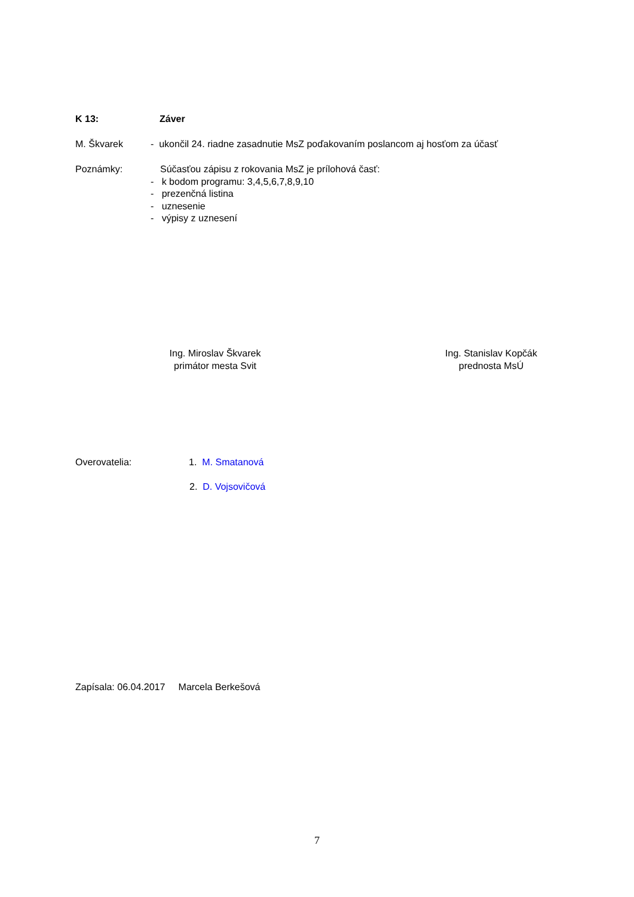K 13: Záver
M. Škvarek - ukončil 24. riadne zasadnutie MsZ poďakovaním poslancom aj hosťom za účasť
Poznámky: Súčasťou zápisu z rokovania MsZ je prílohová časť:
- k bodom programu: 3,4,5,6,7,8,9,10
- prezenčná listina
- uznesenie
- výpisy z uznesení
Ing. Miroslav Škvarek
primátor mesta Svit
Ing. Stanislav Kopčák
prednosta MsÚ
Overovatelia: 1. M. Smatanová
2. D. Vojsovičová
Zapísala: 06.04.2017 Marcela Berkešová
7